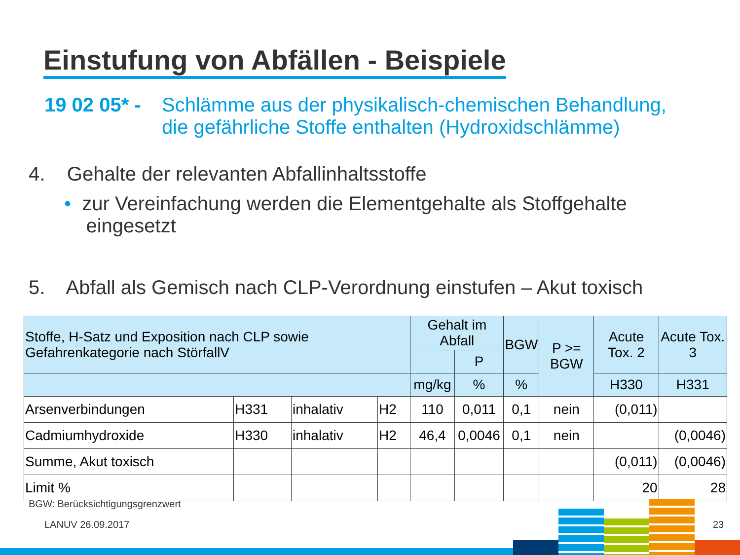Einstufung von Abfällen - Beispiele
19 02 05* - Schlämme aus der physikalisch-chemischen Behandlung,
die gefährliche Stoffe enthalten (Hydroxidschlämme)
4. Gehalte der relevanten Abfallinhaltsstoffe
• zur Vereinfachung werden die Elementgehalte als Stoffgehalte
eingesetzt
5. Abfall als Gemisch nach CLP-Verordnung einstufen – Akut toxisch
| Stoffe, H-Satz und Exposition nach CLP sowie Gefahrenkategorie nach StörfallV | | | | Gehalt im Abfall | | BGW | P >= BGW | Acute Tox. 2 | Acute Tox. 3 |
| --- | --- | --- | --- | --- | --- | --- | --- | --- | --- |
| | | | | | P | | | | |
| | | | | mg/kg | % | % | | H330 | H331 |
| Arsenverbindungen | H331 | inhalativ | H2 | 110 | 0,011 | 0,1 | nein | (0,011) | |
| Cadmiumhydroxide | H330 | inhalativ | H2 | 46,4 | 0,0046 | 0,1 | nein | | (0,0046) |
| Summe, Akut toxisch | | | | | | | | (0,011) | (0,0046) |
| Limit % | | | | | | | | 20 | 28 |
BGW: Berücksichtigungsgrenzwert
LANUV 26.09.2017 23